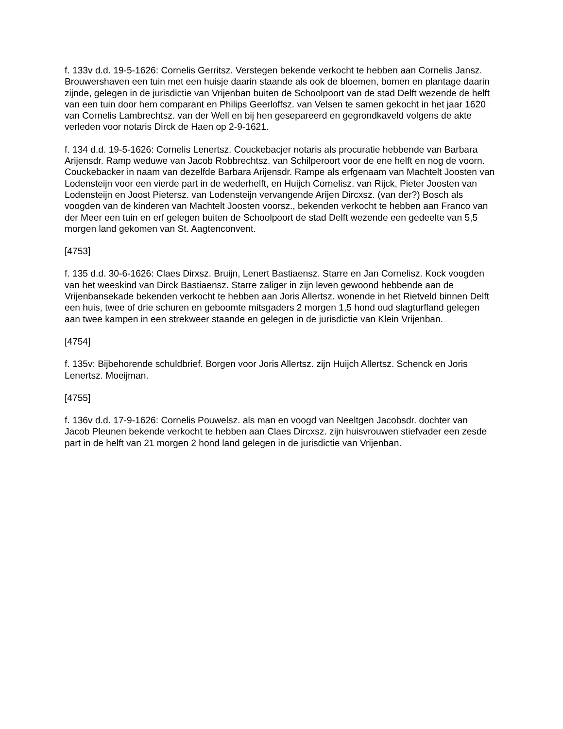f. 133v d.d. 19-5-1626: Cornelis Gerritsz. Verstegen bekende verkocht te hebben aan Cornelis Jansz. Brouwershaven een tuin met een huisje daarin staande als ook de bloemen, bomen en plantage daarin zijnde, gelegen in de jurisdictie van Vrijenban buiten de Schoolpoort van de stad Delft wezende de helft van een tuin door hem comparant en Philips Geerloffsz. van Velsen te samen gekocht in het jaar 1620 van Cornelis Lambrechtsz. van der Well en bij hen gesepareerd en gegrondkaveld volgens de akte verleden voor notaris Dirck de Haen op 2-9-1621.
f. 134 d.d. 19-5-1626: Cornelis Lenertsz. Couckebacjer notaris als procuratie hebbende van Barbara Arijensdr. Ramp weduwe van Jacob Robbrechtsz. van Schilperoort voor de ene helft en nog de voorn. Couckebacker in naam van dezelfde Barbara Arijensdr. Rampe als erfgenaam van Machtelt Joosten van Lodensteijn voor een vierde part in de wederhelft, en Huijch Cornelisz. van Rijck, Pieter Joosten van Lodensteijn en Joost Pietersz. van Lodensteijn vervangende Arijen Dircxsz. (van der?) Bosch als voogden van de kinderen van Machtelt Joosten voorsz., bekenden verkocht te hebben aan Franco van der Meer een tuin en erf gelegen buiten de Schoolpoort de stad Delft wezende een gedeelte van 5,5 morgen land gekomen van St. Aagtenconvent.
[4753]
f. 135 d.d. 30-6-1626: Claes Dirxsz. Bruijn, Lenert Bastiaensz. Starre en Jan Cornelisz. Kock voogden van het weeskind van Dirck Bastiaensz. Starre zaliger in zijn leven gewoond hebbende aan de Vrijenbansekade bekenden verkocht te hebben aan Joris Allertsz. wonende in het Rietveld binnen Delft een huis, twee of drie schuren en geboomte mitsgaders 2 morgen 1,5 hond oud slagturfland gelegen aan twee kampen in een strekweer staande en gelegen in de jurisdictie van Klein Vrijenban.
[4754]
f. 135v: Bijbehorende schuldbrief. Borgen voor Joris Allertsz. zijn Huijch Allertsz. Schenck en Joris Lenertsz. Moeijman.
[4755]
f. 136v d.d. 17-9-1626: Cornelis Pouwelsz. als man en voogd van Neeltgen Jacobsdr. dochter van Jacob Pleunen bekende verkocht te hebben aan Claes Dircxsz. zijn huisvrouwen stiefvader een zesde part in de helft van 21 morgen 2 hond land gelegen in de jurisdictie van Vrijenban.